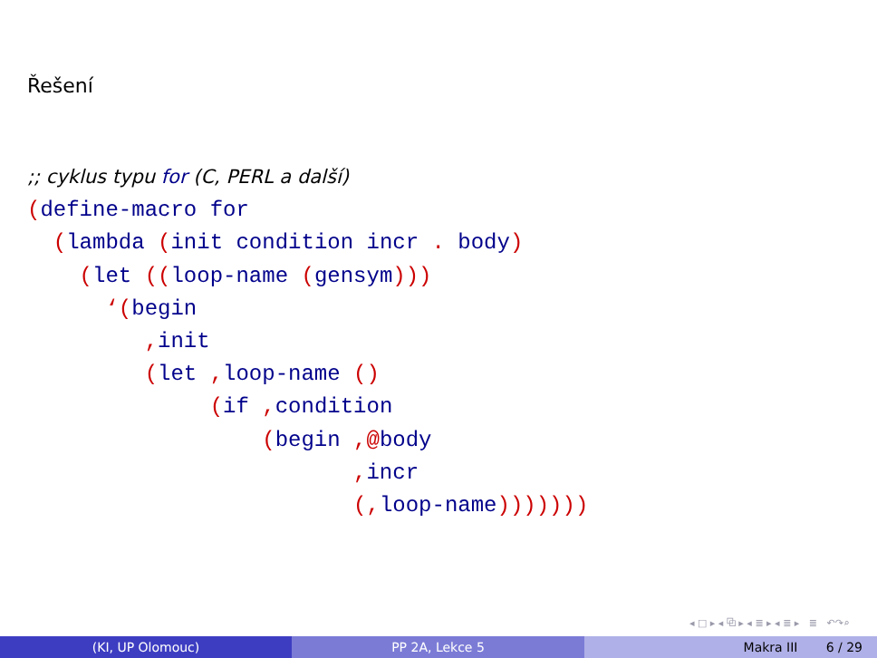Řešení
;; cyklus typu for (C, PERL a další)
(define-macro for
  (lambda (init condition incr . body)
    (let ((loop-name (gensym)))
      ‘(begin
         , init
         (let , loop-name ()
              (if , condition
                  (begin ,@body
                         , incr
                         (, loop-name)))))))
◂ □ ▸ ◂ ⧉ ▸ ◂ ≣ ▸ ◂ ≣ ▸ ≣ ↶↷⌕
(KI, UP Olomouc) PP 2A, Lekce 5 Makra III 6 / 29